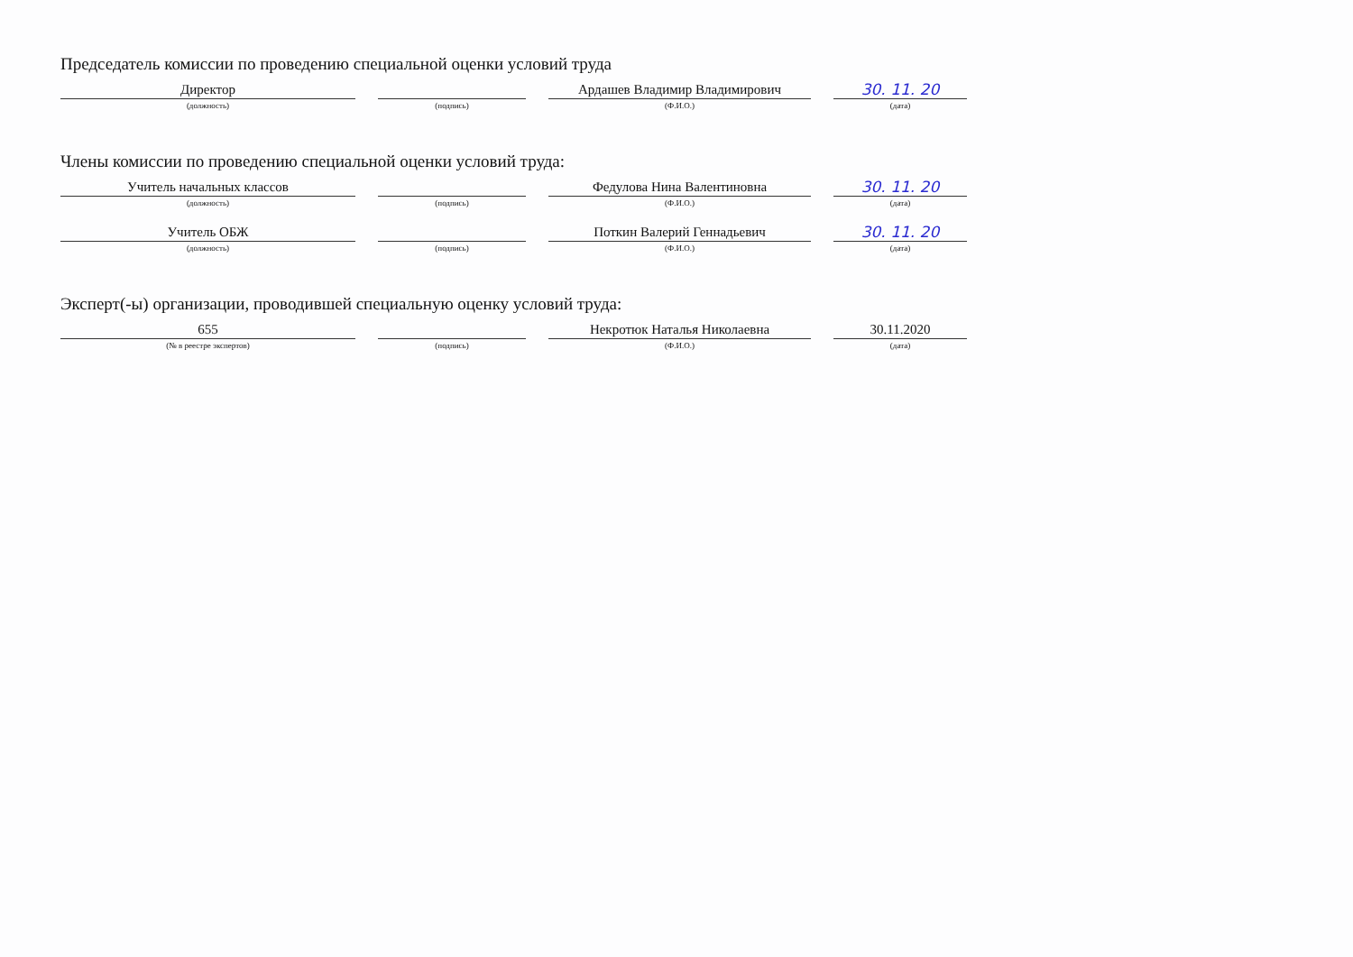Председатель комиссии по проведению специальной оценки условий труда
Директор
(должность)
(подпись)
Ардашев Владимир Владимирович
(Ф.И.О.)
30. 11. 20
(дата)
Члены комиссии по проведению специальной оценки условий труда:
Учитель начальных классов
(должность)
(подпись)
Федулова Нина Валентиновна
(Ф.И.О.)
30. 11. 20
(дата)
Учитель ОБЖ
(должность)
(подпись)
Поткин Валерий Геннадьевич
(Ф.И.О.)
30. 11. 20
(дата)
Эксперт(-ы) организации, проводившей специальную оценку условий труда:
655
(№ в реестре экспертов)
(подпись)
Некротюк Наталья Николаевна
(Ф.И.О.)
30.11.2020
(дата)